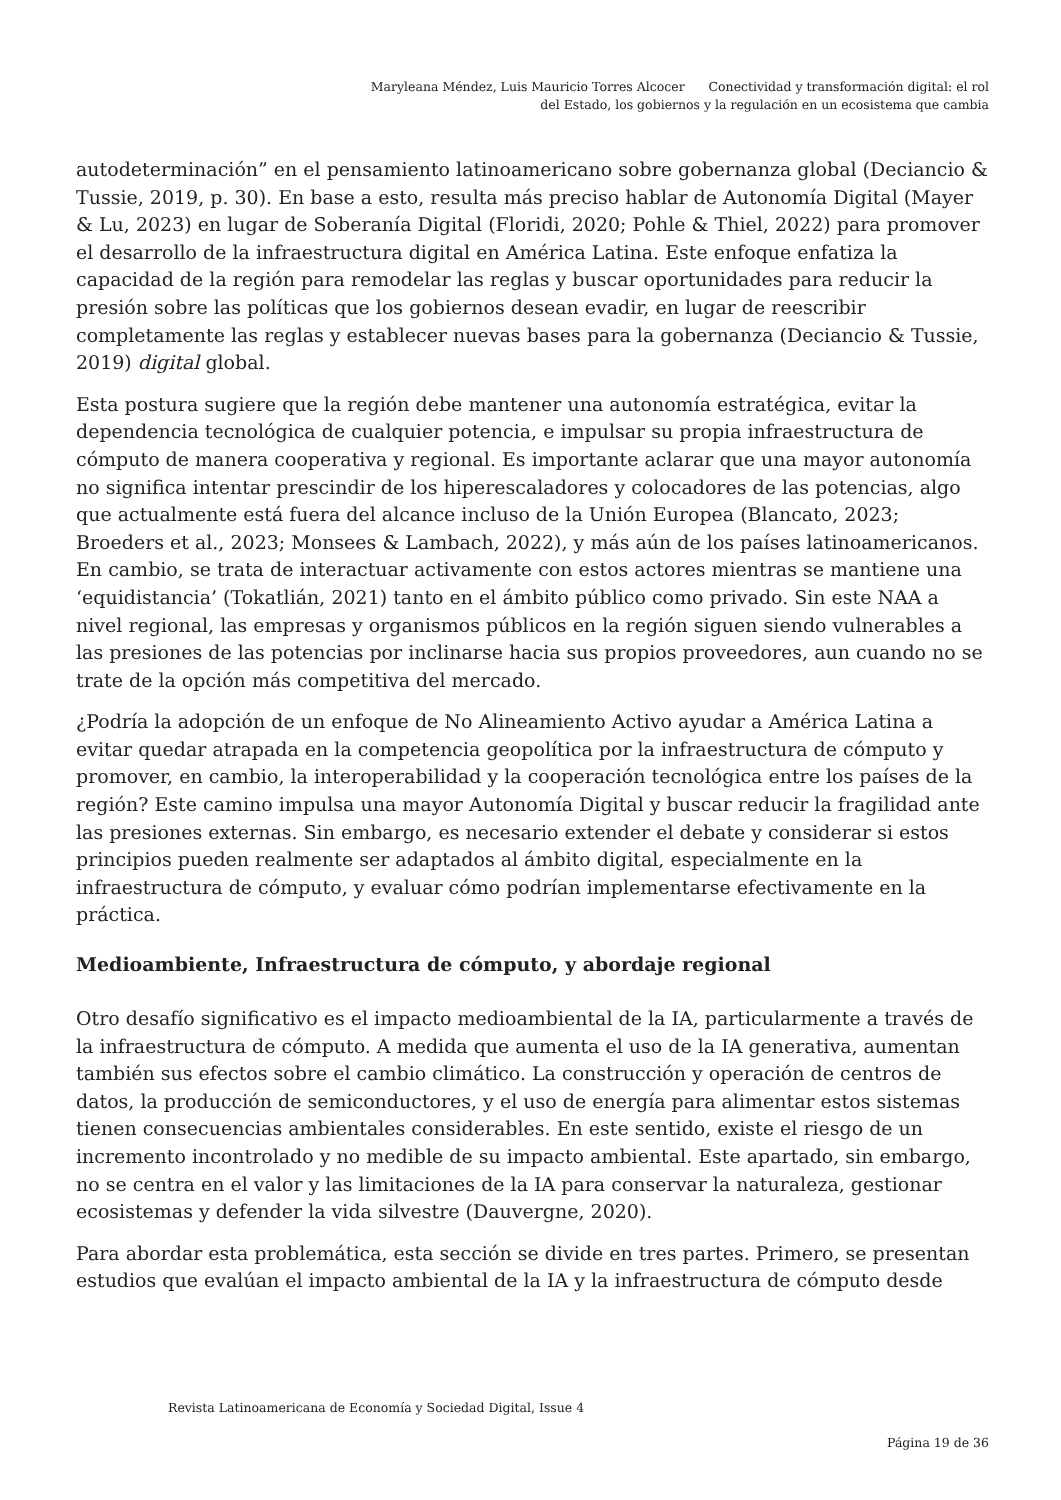Maryleana Méndez, Luis Mauricio Torres Alcocer Conectividad y transformación digital: el rol
del Estado, los gobiernos y la regulación en un ecosistema que cambia
autodeterminación” en el pensamiento latinoamericano sobre gobernanza global (Deciancio & Tussie, 2019, p. 30). En base a esto, resulta más preciso hablar de Autonomía Digital (Mayer & Lu, 2023) en lugar de Soberanía Digital (Floridi, 2020; Pohle & Thiel, 2022) para promover el desarrollo de la infraestructura digital en América Latina. Este enfoque enfatiza la capacidad de la región para remodelar las reglas y buscar oportunidades para reducir la presión sobre las políticas que los gobiernos desean evadir, en lugar de reescribir completamente las reglas y establecer nuevas bases para la gobernanza (Deciancio & Tussie, 2019) digital global.
Esta postura sugiere que la región debe mantener una autonomía estratégica, evitar la dependencia tecnológica de cualquier potencia, e impulsar su propia infraestructura de cómputo de manera cooperativa y regional. Es importante aclarar que una mayor autonomía no significa intentar prescindir de los hiperescaladores y colocadores de las potencias, algo que actualmente está fuera del alcance incluso de la Unión Europea (Blancato, 2023; Broeders et al., 2023; Monsees & Lambach, 2022), y más aún de los países latinoamericanos. En cambio, se trata de interactuar activamente con estos actores mientras se mantiene una ‘equidistancia’ (Tokatlián, 2021) tanto en el ámbito público como privado. Sin este NAA a nivel regional, las empresas y organismos públicos en la región siguen siendo vulnerables a las presiones de las potencias por inclinarse hacia sus propios proveedores, aun cuando no se trate de la opción más competitiva del mercado.
¿Podría la adopción de un enfoque de No Alineamiento Activo ayudar a América Latina a evitar quedar atrapada en la competencia geopolítica por la infraestructura de cómputo y promover, en cambio, la interoperabilidad y la cooperación tecnológica entre los países de la región? Este camino impulsa una mayor Autonomía Digital y buscar reducir la fragilidad ante las presiones externas. Sin embargo, es necesario extender el debate y considerar si estos principios pueden realmente ser adaptados al ámbito digital, especialmente en la infraestructura de cómputo, y evaluar cómo podrían implementarse efectivamente en la práctica.
Medioambiente, Infraestructura de cómputo, y abordaje regional
Otro desafío significativo es el impacto medioambiental de la IA, particularmente a través de la infraestructura de cómputo. A medida que aumenta el uso de la IA generativa, aumentan también sus efectos sobre el cambio climático. La construcción y operación de centros de datos, la producción de semiconductores, y el uso de energía para alimentar estos sistemas tienen consecuencias ambientales considerables. En este sentido, existe el riesgo de un incremento incontrolado y no medible de su impacto ambiental. Este apartado, sin embargo, no se centra en el valor y las limitaciones de la IA para conservar la naturaleza, gestionar ecosistemas y defender la vida silvestre (Dauvergne, 2020).
Para abordar esta problemática, esta sección se divide en tres partes. Primero, se presentan estudios que evalúan el impacto ambiental de la IA y la infraestructura de cómputo desde
Revista Latinoamericana de Economía y Sociedad Digital, Issue 4
Página 19 de 36